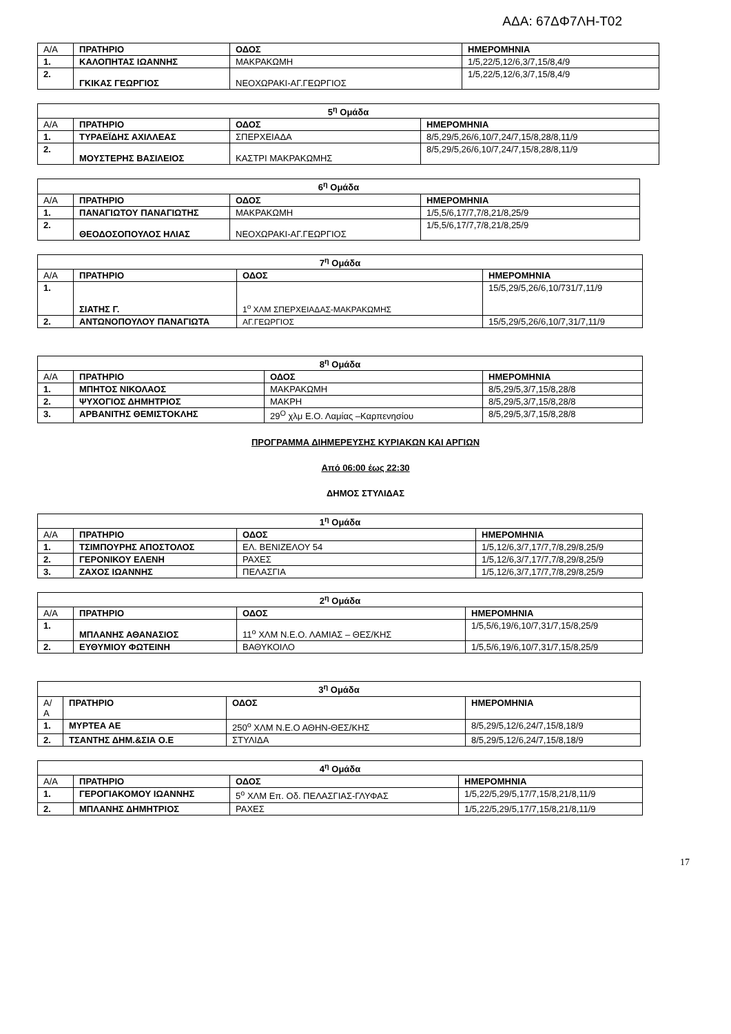ΑΔΑ: 67ΔΦ7ΛΗ-Τ02
| Α/Α | ΠΡΑΤΗΡΙΟ | ΟΔΟΣ | ΗΜΕΡΟΜΗΝΙΑ |
| 1. | ΚΑΛΟΠΗΤΑΣ ΙΩΑΝΝΗΣ | ΜΑΚΡΑΚΩΜΗ | 1/5,22/5,12/6,3/7,15/8,4/9 |
| 2. | ΓΚΙΚΑΣ ΓΕΩΡΓΙΟΣ | ΝΕΟΧΩΡΑΚΙ-ΑΓ.ΓΕΩΡΓΙΟΣ | 1/5,22/5,12/6,3/7,15/8,4/9 |
| 5<sup>η</sup> Ομάδα | | | |
| --- | --- | --- | --- |
| Α/Α | ΠΡΑΤΗΡΙΟ | ΟΔΟΣ | ΗΜΕΡΟΜΗΝΙΑ |
| 1. | ΤΥΡΑΕΪΔΗΣ ΑΧΙΛΛΕΑΣ | ΣΠΕΡΧΕΙΑΔΑ | 8/5,29/5,26/6,10/7,24/7,15/8,28/8,11/9 |
| 2. | ΜΟΥΣΤΕΡΗΣ ΒΑΣΙΛΕΙΟΣ | ΚΑΣΤΡΙ ΜΑΚΡΑΚΩΜΗΣ | 8/5,29/5,26/6,10/7,24/7,15/8,28/8,11/9 |
| 6<sup>η</sup> Ομάδα | | | |
| --- | --- | --- | --- |
| Α/Α | ΠΡΑΤΗΡΙΟ | ΟΔΟΣ | ΗΜΕΡΟΜΗΝΙΑ |
| 1. | ΠΑΝΑΓΙΩΤΟΥ ΠΑΝΑΓΙΩΤΗΣ | ΜΑΚΡΑΚΩΜΗ | 1/5,5/6,17/7,7/8,21/8,25/9 |
| 2. | ΘΕΟΔΟΣΟΠΟΥΛΟΣ ΗΛΙΑΣ | ΝΕΟΧΩΡΑΚΙ-ΑΓ.ΓΕΩΡΓΙΟΣ | 1/5,5/6,17/7,7/8,21/8,25/9 |
| 7<sup>η</sup> Ομάδα | | | |
| --- | --- | --- | --- |
| Α/Α | ΠΡΑΤΗΡΙΟ | ΟΔΟΣ | ΗΜΕΡΟΜΗΝΙΑ |
| 1. | ΣΙΑΤΗΣ Γ. | 1<sup>ο</sup> ΧΛΜ ΣΠΕΡΧΕΙΑΔΑΣ-ΜΑΚΡΑΚΩΜΗΣ | 15/5,29/5,26/6,10/731/7,11/9 |
| 2. | ΑΝΤΩΝΟΠΟΥΛΟΥ ΠΑΝΑΓΙΩΤΑ | ΑΓ.ΓΕΩΡΓΙΟΣ | 15/5,29/5,26/6,10/7,31/7,11/9 |
| 8<sup>η</sup> Ομάδα | | | |
| --- | --- | --- | --- |
| Α/Α | ΠΡΑΤΗΡΙΟ | ΟΔΟΣ | ΗΜΕΡΟΜΗΝΙΑ |
| 1. | ΜΠΗΤΟΣ ΝΙΚΟΛΑΟΣ | ΜΑΚΡΑΚΩΜΗ | 8/5,29/5,3/7,15/8,28/8 |
| 2. | ΨΥΧΟΓΙΟΣ ΔΗΜΗΤΡΙΟΣ | ΜΑΚΡΗ | 8/5,29/5,3/7,15/8,28/8 |
| 3. | ΑΡΒΑΝΙΤΗΣ ΘΕΜΙΣΤΟΚΛΗΣ | 29<sup>Ο</sup> χλμ Ε.Ο. Λαμίας –Καρπενησίου | 8/5,29/5,3/7,15/8,28/8 |
ΠΡΟΓΡΑΜΜΑ ΔΙΗΜΕΡΕΥΣΗΣ ΚΥΡΙΑΚΩΝ ΚΑΙ ΑΡΓΙΩΝ
Από 06:00 έως 22:30
ΔΗΜΟΣ ΣΤΥΛΙΔΑΣ
| 1<sup>η</sup> Ομάδα | | | |
| --- | --- | --- | --- |
| Α/Α | ΠΡΑΤΗΡΙΟ | ΟΔΟΣ | ΗΜΕΡΟΜΗΝΙΑ |
| 1. | ΤΣΙΜΠΟΥΡΗΣ ΑΠΟΣΤΟΛΟΣ | ΕΛ. ΒΕΝΙΖΕΛΟΥ 54 | 1/5,12/6,3/7,17/7,7/8,29/8,25/9 |
| 2. | ΓΕΡΟΝΙΚΟΥ ΕΛΕΝΗ | ΡΑΧΕΣ | 1/5,12/6,3/7,17/7,7/8,29/8,25/9 |
| 3. | ΖΑΧΟΣ ΙΩΑΝΝΗΣ | ΠΕΛΑΣΓΙΑ | 1/5,12/6,3/7,17/7,7/8,29/8,25/9 |
| 2<sup>η</sup> Ομάδα | | | |
| --- | --- | --- | --- |
| Α/Α | ΠΡΑΤΗΡΙΟ | ΟΔΟΣ | ΗΜΕΡΟΜΗΝΙΑ |
| 1. | ΜΠΛΑΝΗΣ ΑΘΑΝΑΣΙΟΣ | 11<sup>ο</sup> ΧΛΜ Ν.Ε.Ο. ΛΑΜΙΑΣ – ΘΕΣ/ΚΗΣ | 1/5,5/6,19/6,10/7,31/7,15/8,25/9 |
| 2. | ΕΥΘΥΜΙΟΥ ΦΩΤΕΙΝΗ | ΒΑΘΥΚΟΙΛΟ | 1/5,5/6,19/6,10/7,31/7,15/8,25/9 |
| 3<sup>η</sup> Ομάδα | | | |
| --- | --- | --- | --- |
| Α/ Α | ΠΡΑΤΗΡΙΟ | ΟΔΟΣ | ΗΜΕΡΟΜΗΝΙΑ |
| 1. | ΜΥΡΤΕΑ ΑΕ | 250<sup>ο</sup> ΧΛΜ Ν.Ε.Ο ΑΘΗΝ-ΘΕΣ/ΚΗΣ | 8/5,29/5,12/6,24/7,15/8,18/9 |
| 2. | ΤΣΑΝΤΗΣ ΔΗΜ.&ΣΙΑ Ο.Ε | ΣΤΥΛΙΔΑ | 8/5,29/5,12/6,24/7,15/8,18/9 |
| 4<sup>η</sup> Ομάδα | | | |
| --- | --- | --- | --- |
| Α/Α | ΠΡΑΤΗΡΙΟ | ΟΔΟΣ | ΗΜΕΡΟΜΗΝΙΑ |
| 1. | ΓΕΡΟΓΙΑΚΟΜΟΥ ΙΩΑΝΝΗΣ | 5<sup>ο</sup> ΧΛΜ Επ. Οδ. ΠΕΛΑΣΓΙΑΣ-ΓΛΥΦΑΣ | 1/5,22/5,29/5,17/7,15/8,21/8,11/9 |
| 2. | ΜΠΛΑΝΗΣ ΔΗΜΗΤΡΙΟΣ | ΡΑΧΕΣ | 1/5,22/5,29/5,17/7,15/8,21/8,11/9 |
17